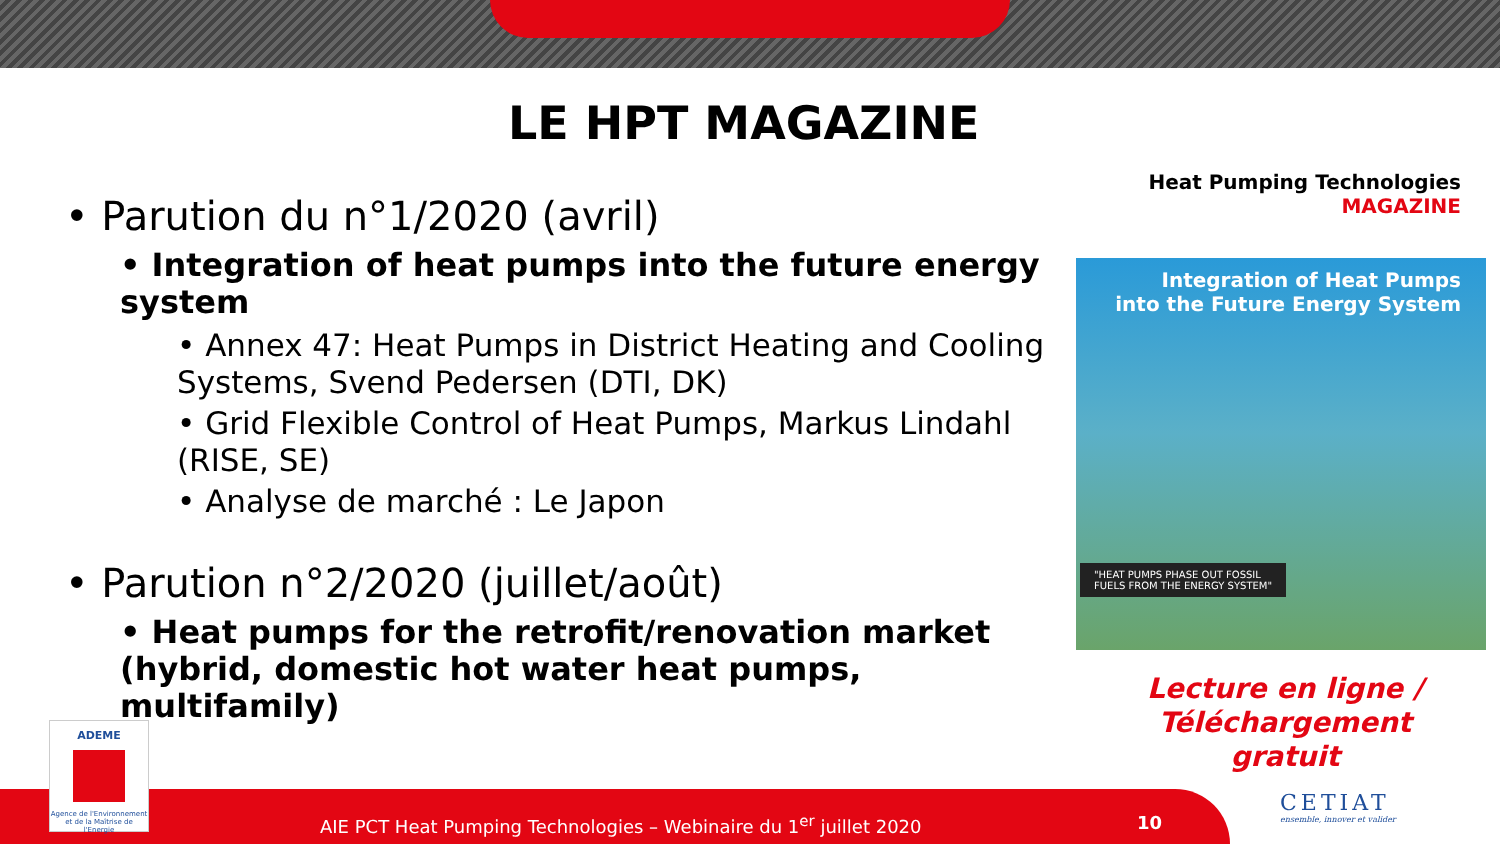LE HPT MAGAZINE
• Parution du n°1/2020 (avril)
• Integration of heat pumps into the future energy system
• Annex 47: Heat Pumps in District Heating and Cooling Systems, Svend Pedersen (DTI, DK)
• Grid Flexible Control of Heat Pumps, Markus Lindahl (RISE, SE)
• Analyse de marché : Le Japon
• Parution n°2/2020 (juillet/août)
• Heat pumps for the retrofit/renovation market (hybrid, domestic hot water heat pumps, multifamily)
Heat Pumping Technologies
MAGAZINE
Integration of Heat Pumps
into the Future Energy System
"HEAT PUMPS PHASE OUT FOSSIL
FUELS FROM THE ENERGY SYSTEM"
Lecture en ligne / Téléchargement gratuit
ADEME
Agence de l'Environnement et de la Maîtrise de l'Energie
AIE PCT Heat Pumping Technologies – Webinaire du 1<sup>er</sup> juillet 2020
10
CETIAT
ensemble, innover et valider